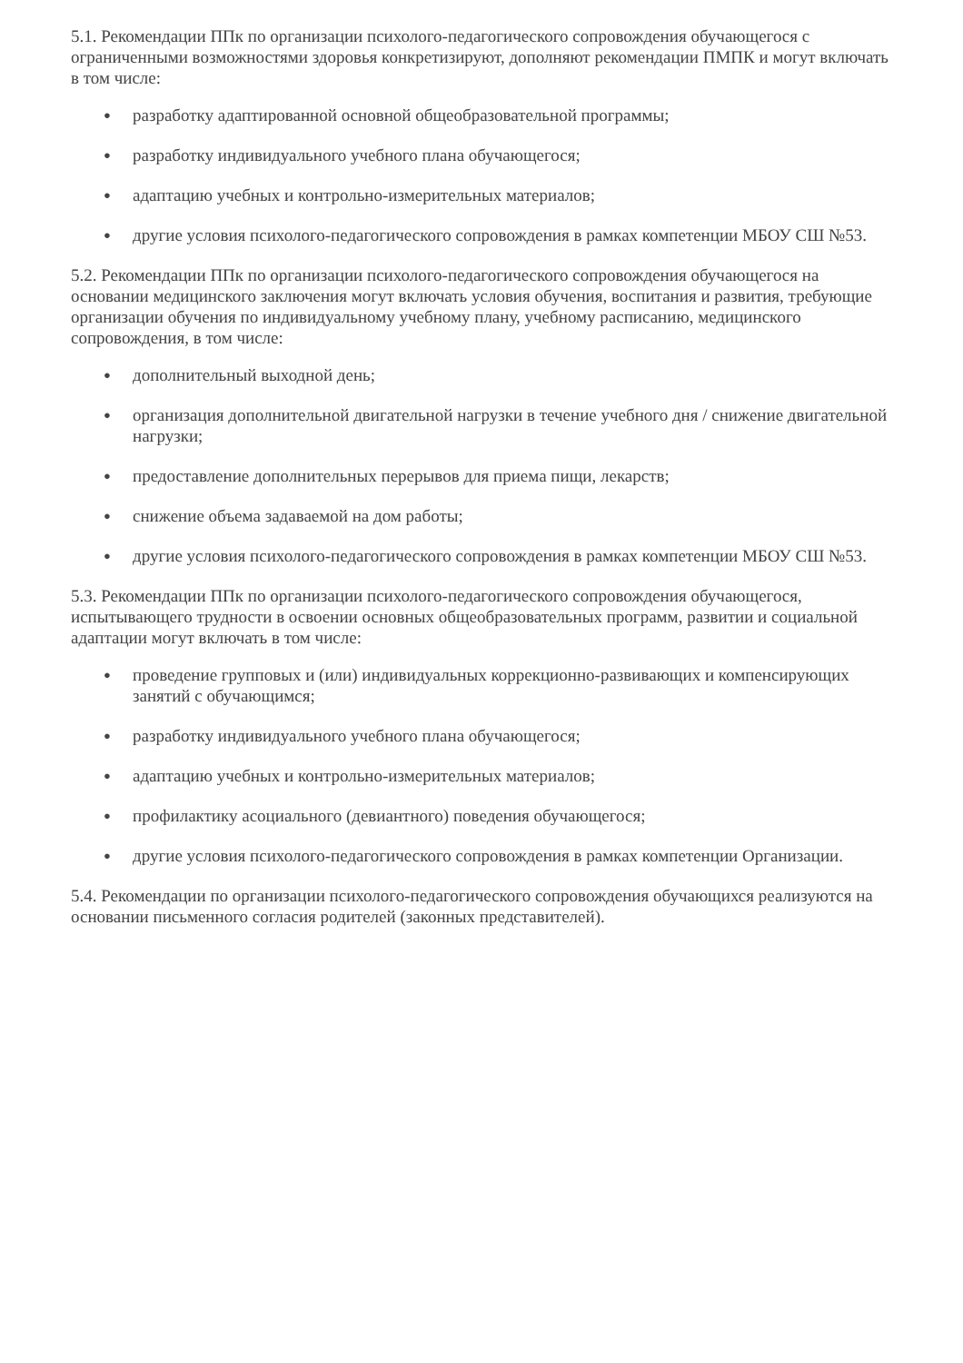5.1. Рекомендации ППк по организации психолого-педагогического сопровождения обучающегося с ограниченными возможностями здоровья конкретизируют, дополняют рекомендации ПМПК и могут включать в том числе:
● разработку адаптированной основной общеобразовательной программы;
● разработку индивидуального учебного плана обучающегося;
● адаптацию учебных и контрольно-измерительных материалов;
● другие условия психолого-педагогического сопровождения в рамках компетенции МБОУ СШ №53.
5.2. Рекомендации ППк по организации психолого-педагогического сопровождения обучающегося на основании медицинского заключения могут включать условия обучения, воспитания и развития, требующие организации обучения по индивидуальному учебному плану, учебному расписанию, медицинского сопровождения, в том числе:
● дополнительный выходной день;
● организация дополнительной двигательной нагрузки в течение учебного дня / снижение двигательной нагрузки;
● предоставление дополнительных перерывов для приема пищи, лекарств;
● снижение объема задаваемой на дом работы;
● другие условия психолого-педагогического сопровождения в рамках компетенции МБОУ СШ №53.
5.3. Рекомендации ППк по организации психолого-педагогического сопровождения обучающегося, испытывающего трудности в освоении основных общеобразовательных программ, развитии и социальной адаптации могут включать в том числе:
● проведение групповых и (или) индивидуальных коррекционно-развивающих и компенсирующих занятий с обучающимся;
● разработку индивидуального учебного плана обучающегося;
● адаптацию учебных и контрольно-измерительных материалов;
● профилактику асоциального (девиантного) поведения обучающегося;
● другие условия психолого-педагогического сопровождения в рамках компетенции Организации.
5.4. Рекомендации по организации психолого-педагогического сопровождения обучающихся реализуются на основании письменного согласия родителей (законных представителей).